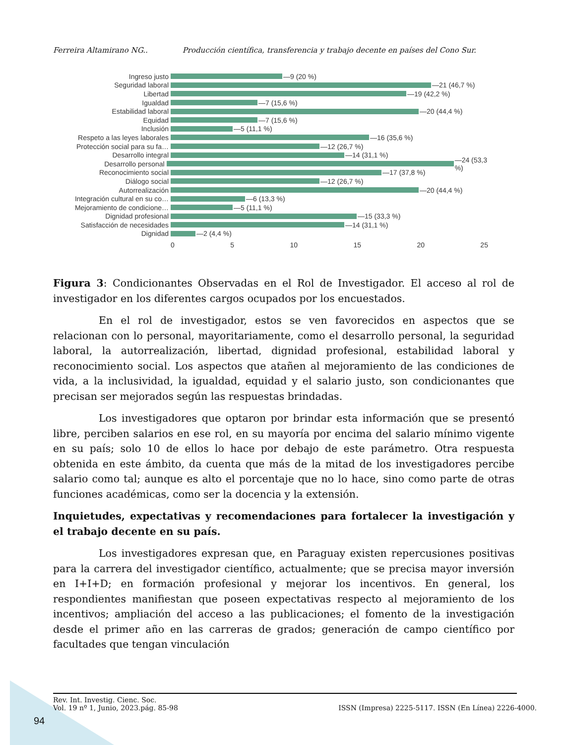Ferreira Altamirano NG.. Producción científica, transferencia y trabajo decente en países del Cono Sur.
Ingreso justo —9 (20 %)
Seguridad laboral —21 (46,7 %)
Libertad —19 (42,2 %)
Igualdad —7 (15,6 %)
Estabilidad laboral —20 (44,4 %)
Equidad —7 (15,6 %)
Inclusión —5 (11,1 %)
Respeto a las leyes laborales —16 (35,6 %)
Protección social para su fa… —12 (26,7 %)
Desarrollo integral —14 (31,1 %)
Desarrollo personal —24 (53,3 %)
Reconocimiento social —17 (37,8 %)
Diálogo social —12 (26,7 %)
Autorrealización —20 (44,4 %)
Integración cultural en su co… —6 (13,3 %)
Mejoramiento de condicione… —5 (11,1 %)
Dignidad profesional —15 (33,3 %)
Satisfacción de necesidades —14 (31,1 %)
Dignidad —2 (4,4 %)
0 5 10 15 20 25
Figura 3: Condicionantes Observadas en el Rol de Investigador. El acceso al rol de investigador en los diferentes cargos ocupados por los encuestados.
En el rol de investigador, estos se ven favorecidos en aspectos que se relacionan con lo personal, mayoritariamente, como el desarrollo personal, la seguridad laboral, la autorrealización, libertad, dignidad profesional, estabilidad laboral y reconocimiento social. Los aspectos que atañen al mejoramiento de las condiciones de vida, a la inclusividad, la igualdad, equidad y el salario justo, son condicionantes que precisan ser mejorados según las respuestas brindadas.
Los investigadores que optaron por brindar esta información que se presentó libre, perciben salarios en ese rol, en su mayoría por encima del salario mínimo vigente en su país; solo 10 de ellos lo hace por debajo de este parámetro. Otra respuesta obtenida en este ámbito, da cuenta que más de la mitad de los investigadores percibe salario como tal; aunque es alto el porcentaje que no lo hace, sino como parte de otras funciones académicas, como ser la docencia y la extensión.
Inquietudes, expectativas y recomendaciones para fortalecer la investigación y el trabajo decente en su país.
Los investigadores expresan que, en Paraguay existen repercusiones positivas para la carrera del investigador científico, actualmente; que se precisa mayor inversión en I+I+D; en formación profesional y mejorar los incentivos. En general, los respondientes manifiestan que poseen expectativas respecto al mejoramiento de los incentivos; ampliación del acceso a las publicaciones; el fomento de la investigación desde el primer año en las carreras de grados; generación de campo científico por facultades que tengan vinculación
Rev. Int. Investig. Cienc. Soc.
Vol. 19 nº 1, Junio, 2023.pág. 85-98 ISSN (Impresa) 2225-5117. ISSN (En Línea) 2226-4000.
94